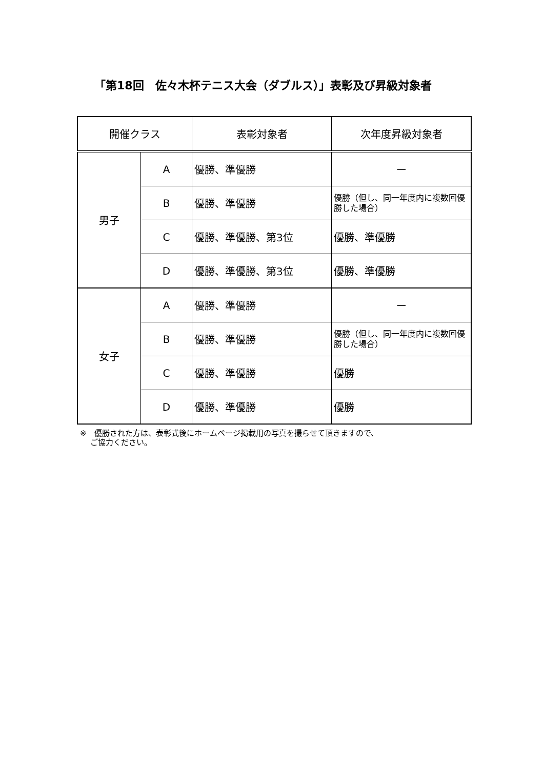「第18回　佐々木杯テニス大会（ダブルス）」表彰及び昇級対象者
| 開催クラス | | 表彰対象者 | 次年度昇級対象者 |
| --- | --- | --- | --- |
| 男子 | A | 優勝、準優勝 | ー |
| | B | 優勝、準優勝 | 優勝（但し、同一年度内に複数回優勝した場合） |
| | C | 優勝、準優勝、第3位 | 優勝、準優勝 |
| | D | 優勝、準優勝、第3位 | 優勝、準優勝 |
| 女子 | A | 優勝、準優勝 | ー |
| | B | 優勝、準優勝 | 優勝（但し、同一年度内に複数回優勝した場合） |
| | C | 優勝、準優勝 | 優勝 |
| | D | 優勝、準優勝 | 優勝 |
※　優勝された方は、表彰式後にホームページ掲載用の写真を撮らせて頂きますので、
　 ご協力ください。